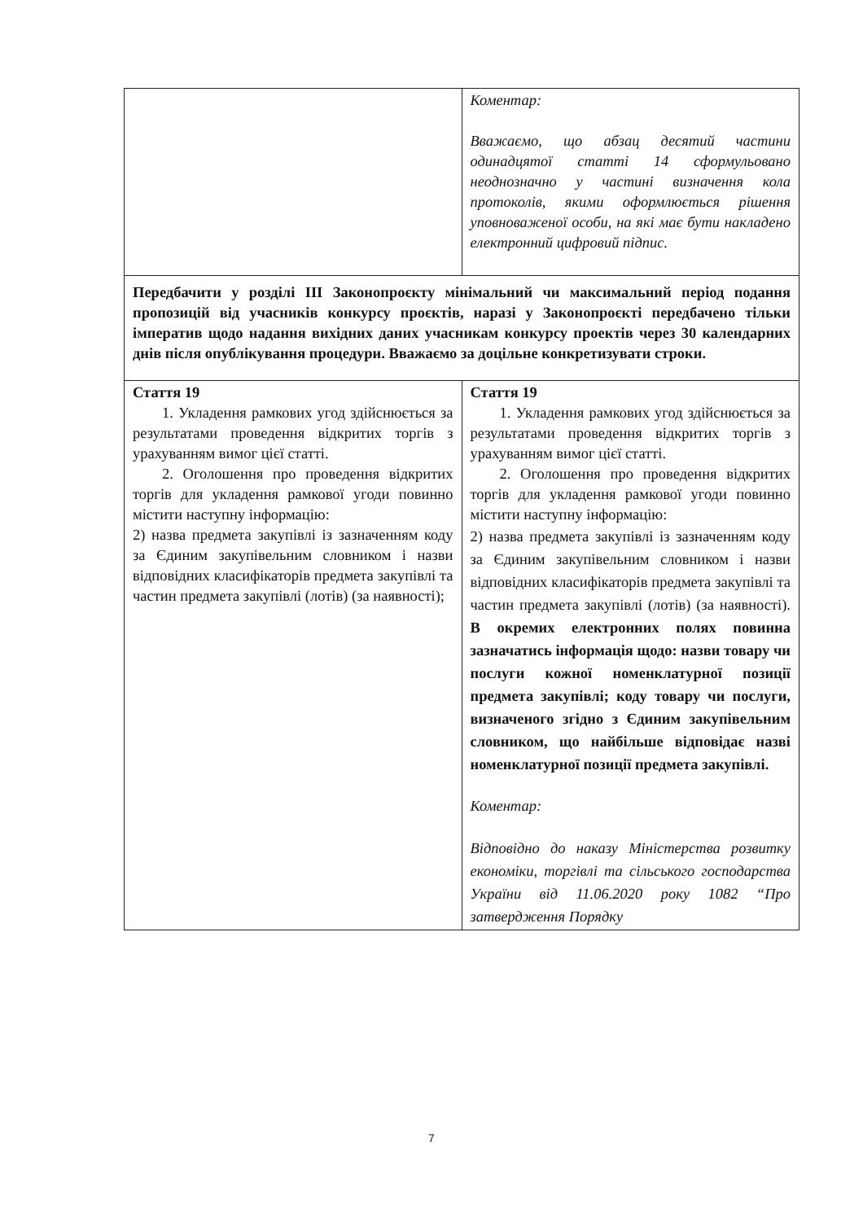| | Коментар: Вважаємо, що абзац десятий частини одинадцятої статті 14 сформульовано неоднозначно у частині визначення кола протоколів, якими оформлюється рішення уповноваженої особи, на які має бути накладено електронний цифровий підпис. |
| Передбачити у розділі ІІІ Законопроєкту мінімальний чи максимальний період подання пропозицій від учасників конкурсу проєктів, наразі у Законопроєкті передбачено тільки імператив щодо надання вихідних даних учасникам конкурсу проектів через 30 календарних днів після опублікування процедури. Вважаємо за доцільне конкретизувати строки. | |
| Стаття 19 1. Укладення рамкових угод здійснюється за результатами проведення відкритих торгів з урахуванням вимог цієї статті. 2. Оголошення про проведення відкритих торгів для укладення рамкової угоди повинно містити наступну інформацію: 2) назва предмета закупівлі із зазначенням коду за Єдиним закупівельним словником і назви відповідних класифікаторів предмета закупівлі та частин предмета закупівлі (лотів) (за наявності); | Стаття 19 1. Укладення рамкових угод здійснюється за результатами проведення відкритих торгів з урахуванням вимог цієї статті. 2. Оголошення про проведення відкритих торгів для укладення рамкової угоди повинно містити наступну інформацію: 2) назва предмета закупівлі із зазначенням коду за Єдиним закупівельним словником і назви відповідних класифікаторів предмета закупівлі та частин предмета закупівлі (лотів) (за наявності). В окремих електронних полях повинна зазначатись інформація щодо: назви товару чи послуги кожної номенклатурної позиції предмета закупівлі; коду товару чи послуги, визначеного згідно з Єдиним закупівельним словником, що найбільше відповідає назві номенклатурної позиції предмета закупівлі. Коментар: Відповідно до наказу Міністерства розвитку економіки, торгівлі та сільського господарства України від 11.06.2020 року 1082 “Про затвердження Порядку |
7